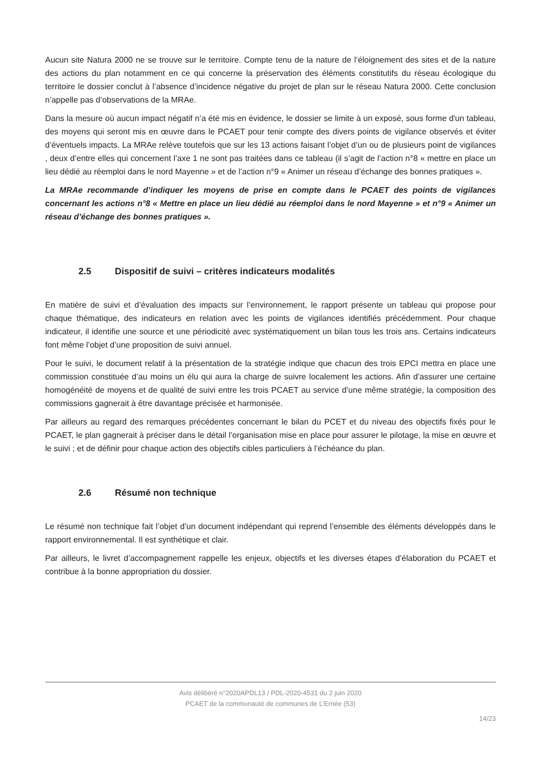Aucun site Natura 2000 ne se trouve sur le territoire. Compte tenu de la nature de l’éloignement des sites et de la nature des actions du plan notamment en ce qui concerne la préservation des éléments constitutifs du réseau écologique du territoire le dossier conclut à l’absence d’incidence négative du projet de plan sur le réseau Natura 2000. Cette conclusion n’appelle pas d’observations de la MRAe.
Dans la mesure où aucun impact négatif n’a été mis en évidence, le dossier se limite à un exposé, sous forme d'un tableau, des moyens qui seront mis en œuvre dans le PCAET pour tenir compte des divers points de vigilance observés et éviter d’éventuels impacts. La MRAe relève toutefois que sur les 13 actions faisant l’objet d’un ou de plusieurs point de vigilances , deux d’entre elles qui concernent l’axe 1 ne sont pas traitées dans ce tableau (il s’agit de l’action n°8 « mettre en place un lieu dédié au réemploi dans le nord Mayenne » et de l’action n°9 « Animer un réseau d’échange des bonnes pratiques ».
La MRAe recommande d’indiquer les moyens de prise en compte dans le PCAET des points de vigilances concernant les actions n°8 « Mettre en place un lieu dédié au réemploi dans le nord Mayenne » et n°9 « Animer un réseau d’échange des bonnes pratiques ».
2.5 Dispositif de suivi – critères indicateurs modalités
En matière de suivi et d’évaluation des impacts sur l’environnement, le rapport présente un tableau qui propose pour chaque thématique, des indicateurs en relation avec les points de vigilances identifiés précédemment. Pour chaque indicateur, il identifie une source et une périodicité avec systématiquement un bilan tous les trois ans. Certains indicateurs font même l’objet d’une proposition de suivi annuel.
Pour le suivi, le document relatif à la présentation de la stratégie indique que chacun des trois EPCI mettra en place une commission constituée d’au moins un élu qui aura la charge de suivre localement les actions. Afin d’assurer une certaine homogénéité de moyens et de qualité de suivi entre les trois PCAET au service d’une même stratégie, la composition des commissions gagnerait à être davantage précisée et harmonisée.
Par ailleurs au regard des remarques précédentes concernant le bilan du PCET et du niveau des objectifs fixés pour le PCAET, le plan gagnerait à préciser dans le détail l’organisation mise en place pour assurer le pilotage, la mise en œuvre et le suivi ; et de définir pour chaque action des objectifs cibles particuliers à l’échéance du plan.
2.6 Résumé non technique
Le résumé non technique fait l’objet d’un document indépendant qui reprend l’ensemble des éléments développés dans le rapport environnemental. Il est synthétique et clair.
Par ailleurs, le livret d’accompagnement rappelle les enjeux, objectifs et les diverses étapes d’élaboration du PCAET et contribue à la bonne appropriation du dossier.
Avis délibéré n°2020APDL13 / PDL-2020-4531 du 2 juin 2020
PCAET de la communauté de communes de L’Ernée (53)
14/23